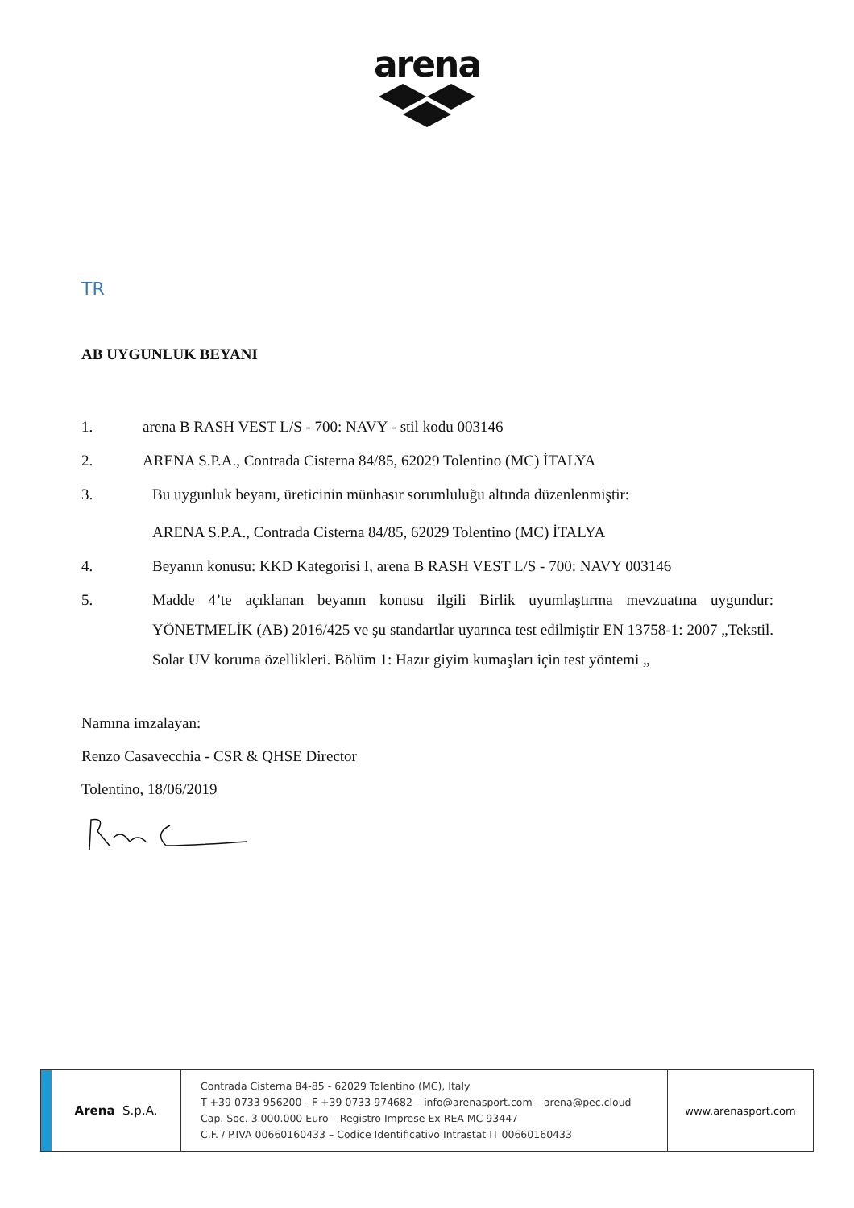arena
TR
AB UYGUNLUK BEYANI
1. arena B RASH VEST L/S - 700: NAVY - stil kodu 003146
2. ARENA S.P.A., Contrada Cisterna 84/85, 62029 Tolentino (MC) İTALYA
3. Bu uygunluk beyanı, üreticinin münhasır sorumluluğu altında düzenlenmiştir:
ARENA S.P.A., Contrada Cisterna 84/85, 62029 Tolentino (MC) İTALYA
4. Beyanın konusu: KKD Kategorisi I, arena B RASH VEST L/S - 700: NAVY 003146
5. Madde 4’te açıklanan beyanın konusu ilgili Birlik uyumlaştırma mevzuatına uygundur: YÖNETMELİK (AB) 2016/425 ve şu standartlar uyarınca test edilmiştir EN 13758-1: 2007 „Tekstil. Solar UV koruma özellikleri. Bölüm 1: Hazır giyim kumaşları için test yöntemi „
Namına imzalayan:
Renzo Casavecchia - CSR & QHSE Director
Tolentino, 18/06/2019
Arena S.p.A.
Contrada Cisterna 84-85 - 62029 Tolentino (MC), Italy
T +39 0733 956200 - F +39 0733 974682 – info@arenasport.com – arena@pec.cloud
Cap. Soc. 3.000.000 Euro – Registro Imprese Ex REA MC 93447
C.F. / P.IVA 00660160433 – Codice Identificativo Intrastat IT 00660160433
www.arenasport.com